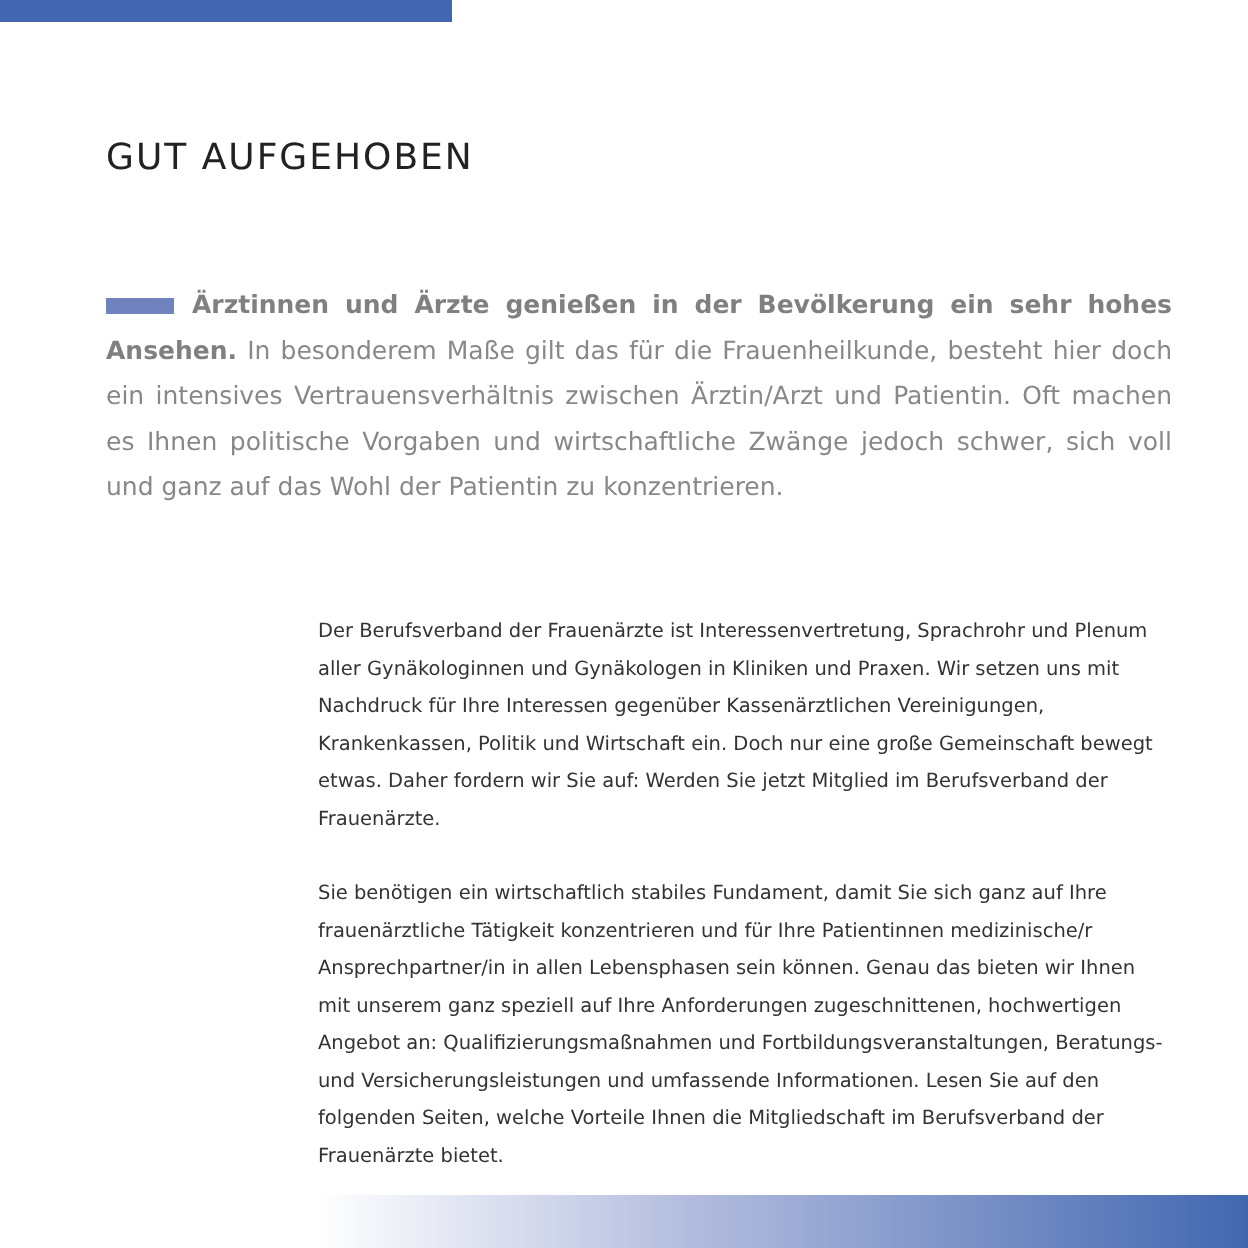GUT AUFGEHOBEN
Ärztinnen und Ärzte genießen in der Bevölkerung ein sehr hohes Ansehen. In besonderem Maße gilt das für die Frauenheilkunde, besteht hier doch ein intensives Vertrauensverhältnis zwischen Ärztin/Arzt und Patientin. Oft machen es Ihnen politische Vorgaben und wirtschaftliche Zwänge jedoch schwer, sich voll und ganz auf das Wohl der Patientin zu konzentrieren.
Der Berufsverband der Frauenärzte ist Interessenvertretung, Sprachrohr und Plenum aller Gynäkologinnen und Gynäkologen in Kliniken und Praxen. Wir setzen uns mit Nachdruck für Ihre Interessen gegenüber Kassenärztlichen Vereinigungen, Krankenkassen, Politik und Wirtschaft ein. Doch nur eine große Gemeinschaft bewegt etwas. Daher fordern wir Sie auf: Werden Sie jetzt Mitglied im Berufsverband der Frauenärzte.
Sie benötigen ein wirtschaftlich stabiles Fundament, damit Sie sich ganz auf Ihre frauenärztliche Tätigkeit konzentrieren und für Ihre Patientinnen medizinische/r Ansprechpartner/in in allen Lebensphasen sein können. Genau das bieten wir Ihnen mit unserem ganz speziell auf Ihre Anforderungen zugeschnittenen, hochwertigen Angebot an: Qualifizierungsmaßnahmen und Fortbildungsveranstaltungen, Beratungs- und Versicherungsleistungen und umfassende Informationen. Lesen Sie auf den folgenden Seiten, welche Vorteile Ihnen die Mitgliedschaft im Berufsverband der Frauenärzte bietet.